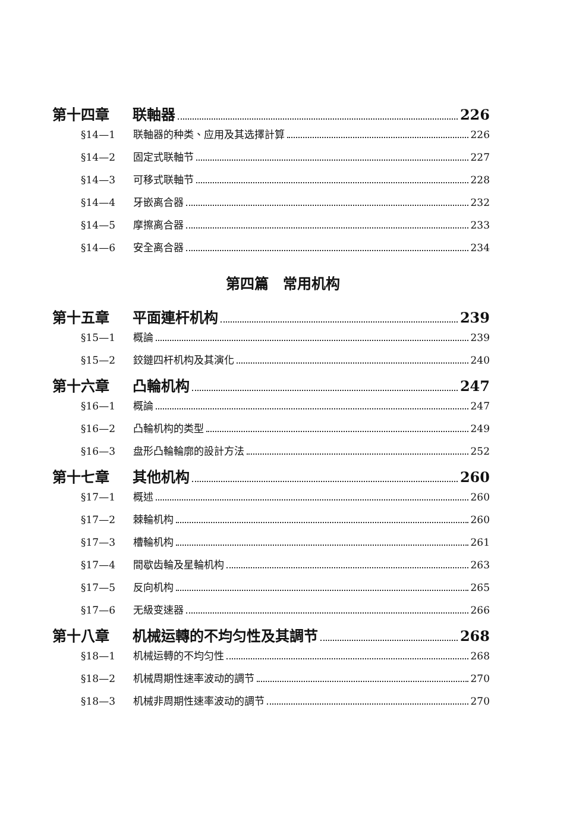第十四章 联軸器 226
§14—1 联軸器的种类、应用及其选擇計算 226
§14—2 固定式联軸节 227
§14—3 可移式联軸节 228
§14—4 牙嵌离合器 232
§14—5 摩擦离合器 233
§14—6 安全离合器 234
第四篇　常用机构
第十五章 平面連杆机构 239
§15—1 概論 239
§15—2 鉸鏈四杆机构及其演化 240
第十六章 凸輪机构 247
§16—1 概論 247
§16—2 凸輪机构的类型 249
§16—3 盘形凸輪輪廓的設計方法 252
第十七章 其他机构 260
§17—1 概述 260
§17—2 棘輪机构 260
§17—3 槽輪机构 261
§17—4 間歇齿輪及星輪机构 263
§17—5 反向机构 265
§17—6 无級变速器 266
第十八章 机械运轉的不均匀性及其調节 268
§18—1 机械运轉的不均匀性 268
§18—2 机械周期性速率波动的調节 270
§18—3 机械非周期性速率波动的調节 270